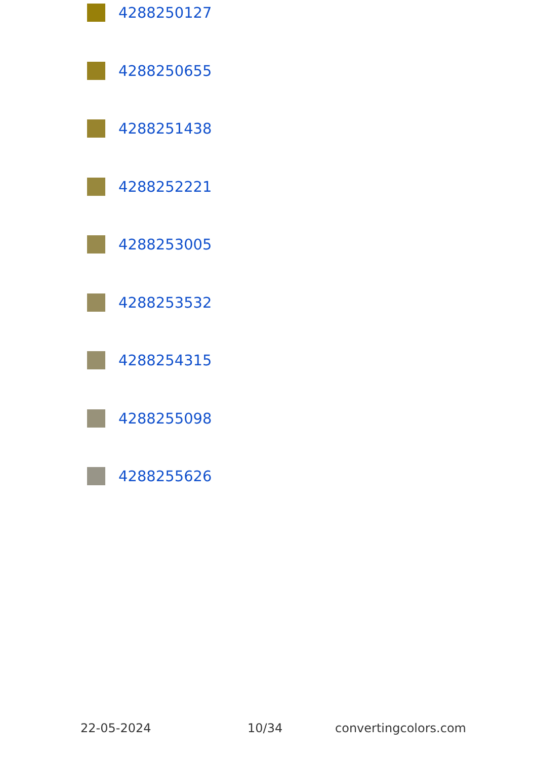4288250127
4288250655
4288251438
4288252221
4288253005
4288253532
4288254315
4288255098
4288255626
22-05-2024 10/34 convertingcolors.com